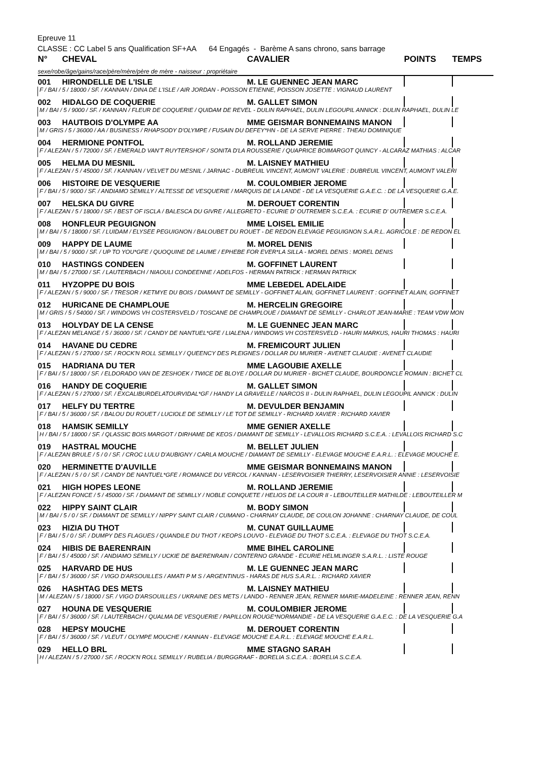Epreuve 11
CLASSE : CC Label 5 ans Qualification SF+AA 64 Engagés - Barème A sans chrono, sans barrage
| N° | CHEVAL | CAVALIER | POINTS | TEMPS |
| --- | --- | --- | --- | --- |
| sexe/robe/âge/gains/race/père/mère/père de mère - naisseur : propriétaire | | | | |
| 001 | HIRONDELLE DE L'ISLE | M. LE GUENNEC JEAN MARC | | |
| F / BAI / 5 / 18000 / SF. / KANNAN / DINA DE L'ISLE / AIR JORDAN - POISSON ETIENNE, POISSON JOSETTE : VIGNAUD LAURENT | | | | |
| 002 | HIDALGO DE COQUERIE | M. GALLET SIMON | | |
| M / BAI / 5 / 9000 / SF. / KANNAN / FLEUR DE COQUERIE / QUIDAM DE REVEL - DULIN RAPHAEL, DULIN LEGOUPIL ANNICK : DULIN RAPHAEL, DULIN LE | | | | |
| 003 | HAUTBOIS D'OLYMPE AA | MME GEISMAR BONNEMAINS MANON | | |
| M / GRIS / 5 / 36000 / AA / BUSINESS / RHAPSODY D'OLYMPE / FUSAIN DU DEFEY*HN - DE LA SERVE PIERRE : THEAU DOMINIQUE | | | | |
| 004 | HERMIONE PONTFOL | M. ROLLAND JEREMIE | | |
| F / ALEZAN / 5 / 72000 / SF. / EMERALD VAN'T RUYTERSHOF / SONITA D'LA ROUSSERIE / QUAPRICE BOIMARGOT QUINCY - ALCARAZ MATHIAS : ALCAR | | | | |
| 005 | HELMA DU MESNIL | M. LAISNEY MATHIEU | | |
| F / ALEZAN / 5 / 45000 / SF. / KANNAN / VELVET DU MESNIL / JARNAC - DUBREUIL VINCENT, AUMONT VALERIE : DUBREUIL VINCENT, AUMONT VALERI | | | | |
| 006 | HISTOIRE DE VESQUERIE | M. COULOMBIER JEROME | | |
| F / BAI / 5 / 9000 / SF. / ANDIAMO SEMILLY / ALTESSE DE VESQUERIE / MARQUIS DE LA LANDE - DE LA VESQUERIE G.A.E.C. : DE LA VESQUERIE G.A.E. | | | | |
| 007 | HELSKA DU GIVRE | M. DEROUET CORENTIN | | |
| F / ALEZAN / 5 / 18000 / SF. / BEST OF ISCLA / BALESCA DU GIVRE / ALLEGRETO - ECURIE D' OUTREMER S.C.E.A. : ECURIE D' OUTREMER S.C.E.A. | | | | |
| 008 | HONFLEUR PEGUIGNON | MME LOISEL EMILIE | | |
| M / BAI / 5 / 18000 / SF. / LUIDAM / ELYSEE PEGUIGNON / BALOUBET DU ROUET - DE REDON ELEVAGE PEGUIGNON S.A.R.L. AGRICOLE : DE REDON EL | | | | |
| 009 | HAPPY DE LAUME | M. MOREL DENIS | | |
| M / BAI / 5 / 9000 / SF. / UP TO YOU*GFE / QUOQUINE DE LAUME / EPHEBE FOR EVER*LA SILLA - MOREL DENIS : MOREL DENIS | | | | |
| 010 | HASTINGS CONDEEN | M. GOFFINET LAURENT | | |
| M / BAI / 5 / 27000 / SF. / LAUTERBACH / NIAOULI CONDEENNE / ADELFOS - HERMAN PATRICK : HERMAN PATRICK | | | | |
| 011 | HYZOPPE DU BOIS | MME LEBEDEL ADELAIDE | | |
| F / ALEZAN / 5 / 9000 / SF. / TRESOR / KETMYE DU BOIS / DIAMANT DE SEMILLY - GOFFINET ALAIN, GOFFINET LAURENT : GOFFINET ALAIN, GOFFINET | | | | |
| 012 | HURICANE DE CHAMPLOUE | M. HERCELIN GREGOIRE | | |
| M / GRIS / 5 / 54000 / SF. / WINDOWS VH COSTERSVELD / TOSCANE DE CHAMPLOUE / DIAMANT DE SEMILLY - CHARLOT JEAN-MARIE : TEAM VDW MON | | | | |
| 013 | HOLYDAY DE LA CENSE | M. LE GUENNEC JEAN MARC | | |
| F / ALEZAN MELANGE / 5 / 36000 / SF. / CANDY DE NANTUEL*GFE / LIALENA / WINDOWS VH COSTERSVELD - HAURI MARKUS, HAURI THOMAS : HAURI | | | | |
| 014 | HAVANE DU CEDRE | M. FREMICOURT JULIEN | | |
| F / ALEZAN / 5 / 27000 / SF. / ROCK'N ROLL SEMILLY / QUEENCY DES PLEIGNES / DOLLAR DU MURIER - AVENET CLAUDIE : AVENET CLAUDIE | | | | |
| 015 | HADRIANA DU TER | MME LAGOUBIE AXELLE | | |
| F / BAI / 5 / 18000 / SF. / ELDORADO VAN DE ZESHOEK / TWICE DE BLOYE / DOLLAR DU MURIER - BICHET CLAUDE, BOURDONCLE ROMAIN : BICHET CL | | | | |
| 016 | HANDY DE COQUERIE | M. GALLET SIMON | | |
| F / ALEZAN / 5 / 27000 / SF. / EXCALIBURDELATOURVIDAL*GF / HANDY LA GRAVELLE / NARCOS II - DULIN RAPHAEL, DULIN LEGOUPIL ANNICK : DULIN | | | | |
| 017 | HELFY DU TERTRE | M. DEVULDER BENJAMIN | | |
| F / BAI / 5 / 36000 / SF. / BALOU DU ROUET / LUCIOLE DE SEMILLY / LE TOT DE SEMILLY - RICHARD XAVIER : RICHARD XAVIER | | | | |
| 018 | HAMSIK SEMILLY | MME GENIER AXELLE | | |
| H / BAI / 5 / 18000 / SF. / QLASSIC BOIS MARGOT / DIRHAME DE KEOS / DIAMANT DE SEMILLY - LEVALLOIS RICHARD S.C.E.A. : LEVALLOIS RICHARD S.C | | | | |
| 019 | HASTRAL MOUCHE | M. BELLET JULIEN | | |
| F / ALEZAN BRULE / 5 / 0 / SF. / CROC LULU D'AUBIGNY / CARLA MOUCHE / DIAMANT DE SEMILLY - ELEVAGE MOUCHE E.A.R.L. : ELEVAGE MOUCHE E. | | | | |
| 020 | HERMINETTE D'AUVILLE | MME GEISMAR BONNEMAINS MANON | | |
| F / ALEZAN / 5 / 0 / SF. / CANDY DE NANTUEL*GFE / ROMANCE DU VERCOL / KANNAN - LESERVOISIER THIERRY, LESERVOISIER ANNIE : LESERVOISIE | | | | |
| 021 | HIGH HOPES LEONE | M. ROLLAND JEREMIE | | |
| F / ALEZAN FONCE / 5 / 45000 / SF. / DIAMANT DE SEMILLY / NOBLE CONQUETE / HELIOS DE LA COUR II - LEBOUTEILLER MATHILDE : LEBOUTEILLER M | | | | |
| 022 | HIPPY SAINT CLAIR | M. BODY SIMON | | |
| M / BAI / 5 / 0 / SF. / DIAMANT DE SEMILLY / NIPPY SAINT CLAIR / CUMANO - CHARNAY CLAUDE, DE COULON JOHANNE : CHARNAY CLAUDE, DE COUL | | | | |
| 023 | HIZIA DU THOT | M. CUNAT GUILLAUME | | |
| F / BAI / 5 / 0 / SF. / DUMPY DES FLAGUES / QUANDILE DU THOT / KEOPS LOUVO - ELEVAGE DU THOT S.C.E.A. : ELEVAGE DU THOT S.C.E.A. | | | | |
| 024 | HIBIS DE BAERENRAIN | MME BIHEL CAROLINE | | |
| F / BAI / 5 / 45000 / SF. / ANDIAMO SEMILLY / UCKIE DE BAERENRAIN / CONTERNO GRANDE - ECURIE HELMLINGER S.A.R.L. : LISTE ROUGE | | | | |
| 025 | HARVARD DE HUS | M. LE GUENNEC JEAN MARC | | |
| F / BAI / 5 / 36000 / SF. / VIGO D'ARSOUILLES / AMATI P M S / ARGENTINUS - HARAS DE HUS S.A.R.L. : RICHARD XAVIER | | | | |
| 026 | HASHTAG DES METS | M. LAISNEY MATHIEU | | |
| M / ALEZAN / 5 / 18000 / SF. / VIGO D'ARSOUILLES / UKRAINE DES METS / LANDO - RENNER JEAN, RENNER MARIE-MADELEINE : RENNER JEAN, RENN | | | | |
| 027 | HOUNA DE VESQUERIE | M. COULOMBIER JEROME | | |
| F / BAI / 5 / 36000 / SF. / LAUTERBACH / QUALMA DE VESQUERIE / PAPILLON ROUGE*NORMANDIE - DE LA VESQUERIE G.A.E.C. : DE LA VESQUERIE G.A | | | | |
| 028 | HEPSY MOUCHE | M. DEROUET CORENTIN | | |
| F / BAI / 5 / 36000 / SF. / VLEUT / OLYMPE MOUCHE / KANNAN - ELEVAGE MOUCHE E.A.R.L. : ELEVAGE MOUCHE E.A.R.L. | | | | |
| 029 | HELLO BRL | MME STAGNO SARAH | | |
| H / ALEZAN / 5 / 27000 / SF. / ROCK'N ROLL SEMILLY / RUBELIA / BURGGRAAF - BORELIA S.C.E.A. : BORELIA S.C.E.A. | | | | |